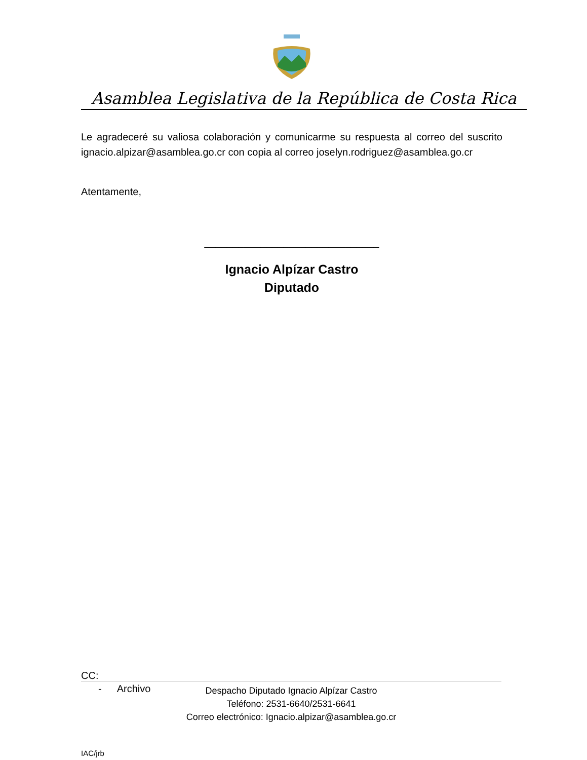Asamblea Legislativa de la República de Costa Rica
Le agradeceré su valiosa colaboración y comunicarme su respuesta al correo del suscrito ignacio.alpizar@asamblea.go.cr con copia al correo joselyn.rodriguez@asamblea.go.cr
Atentamente,
_______________________________
Ignacio Alpízar Castro
Diputado
CC:
- Archivo
IAC/jrb
Despacho Diputado Ignacio Alpízar Castro
Teléfono: 2531-6640/2531-6641
Correo electrónico: Ignacio.alpizar@asamblea.go.cr